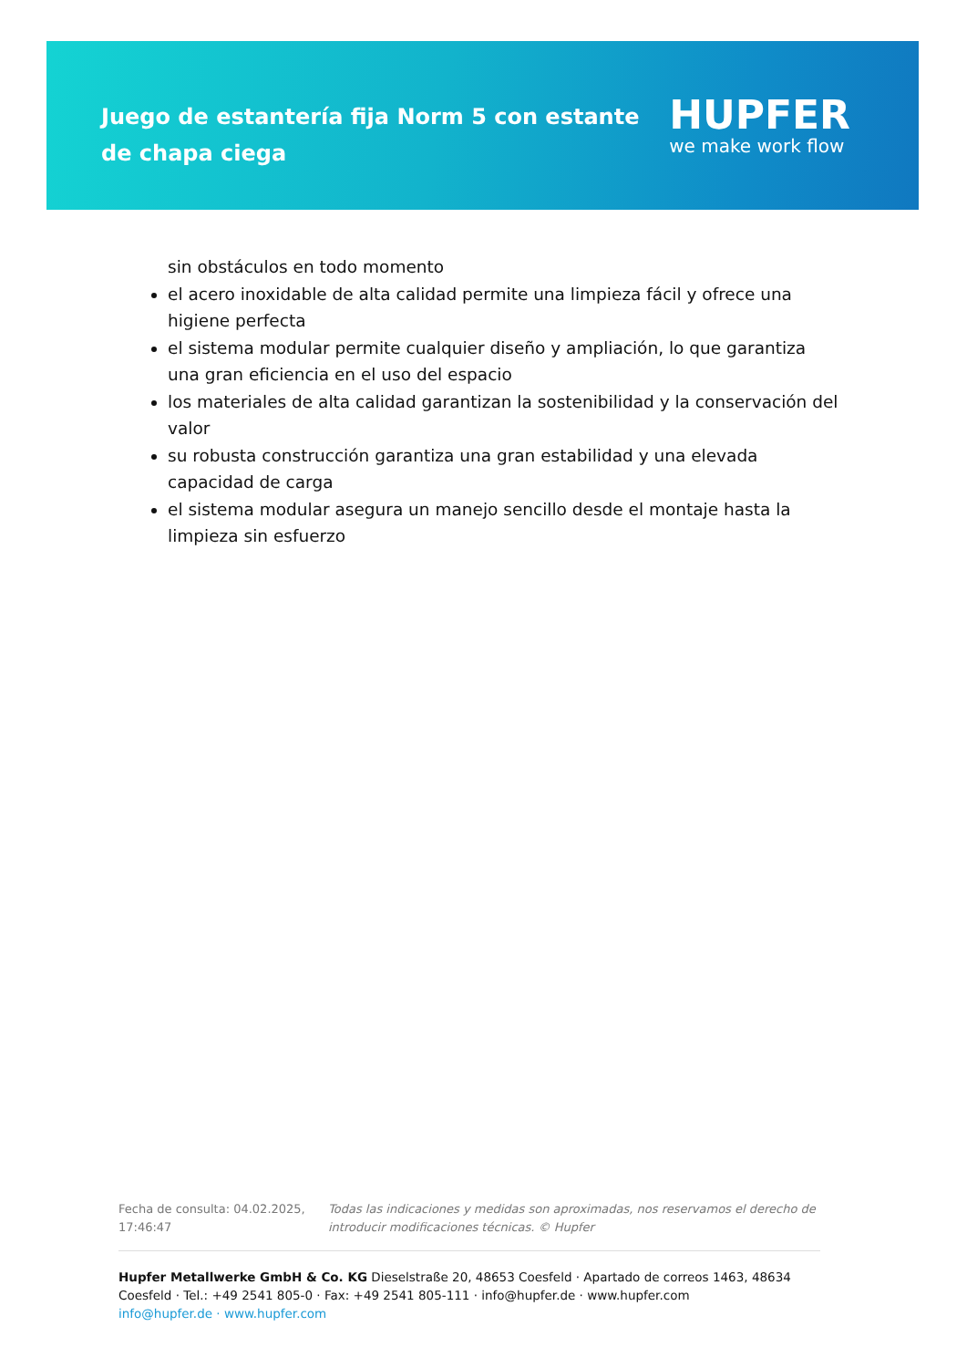Juego de estantería fija Norm 5 con estante de chapa ciega
HUPFER
we make work flow
sin obstáculos en todo momento
el acero inoxidable de alta calidad permite una limpieza fácil y ofrece una higiene perfecta
el sistema modular permite cualquier diseño y ampliación, lo que garantiza una gran eficiencia en el uso del espacio
los materiales de alta calidad garantizan la sostenibilidad y la conservación del valor
su robusta construcción garantiza una gran estabilidad y una elevada capacidad de carga
el sistema modular asegura un manejo sencillo desde el montaje hasta la limpieza sin esfuerzo
Fecha de consulta: 04.02.2025, 17:46:47
Todas las indicaciones y medidas son aproximadas, nos reservamos el derecho de introducir modificaciones técnicas. © Hupfer
Hupfer Metallwerke GmbH & Co. KG Dieselstraße 20, 48653 Coesfeld · Apartado de correos 1463, 48634 Coesfeld · Tel.: +49 2541 805-0 · Fax: +49 2541 805-111 · info@hupfer.de · www.hupfer.com
info@hupfer.de · www.hupfer.com